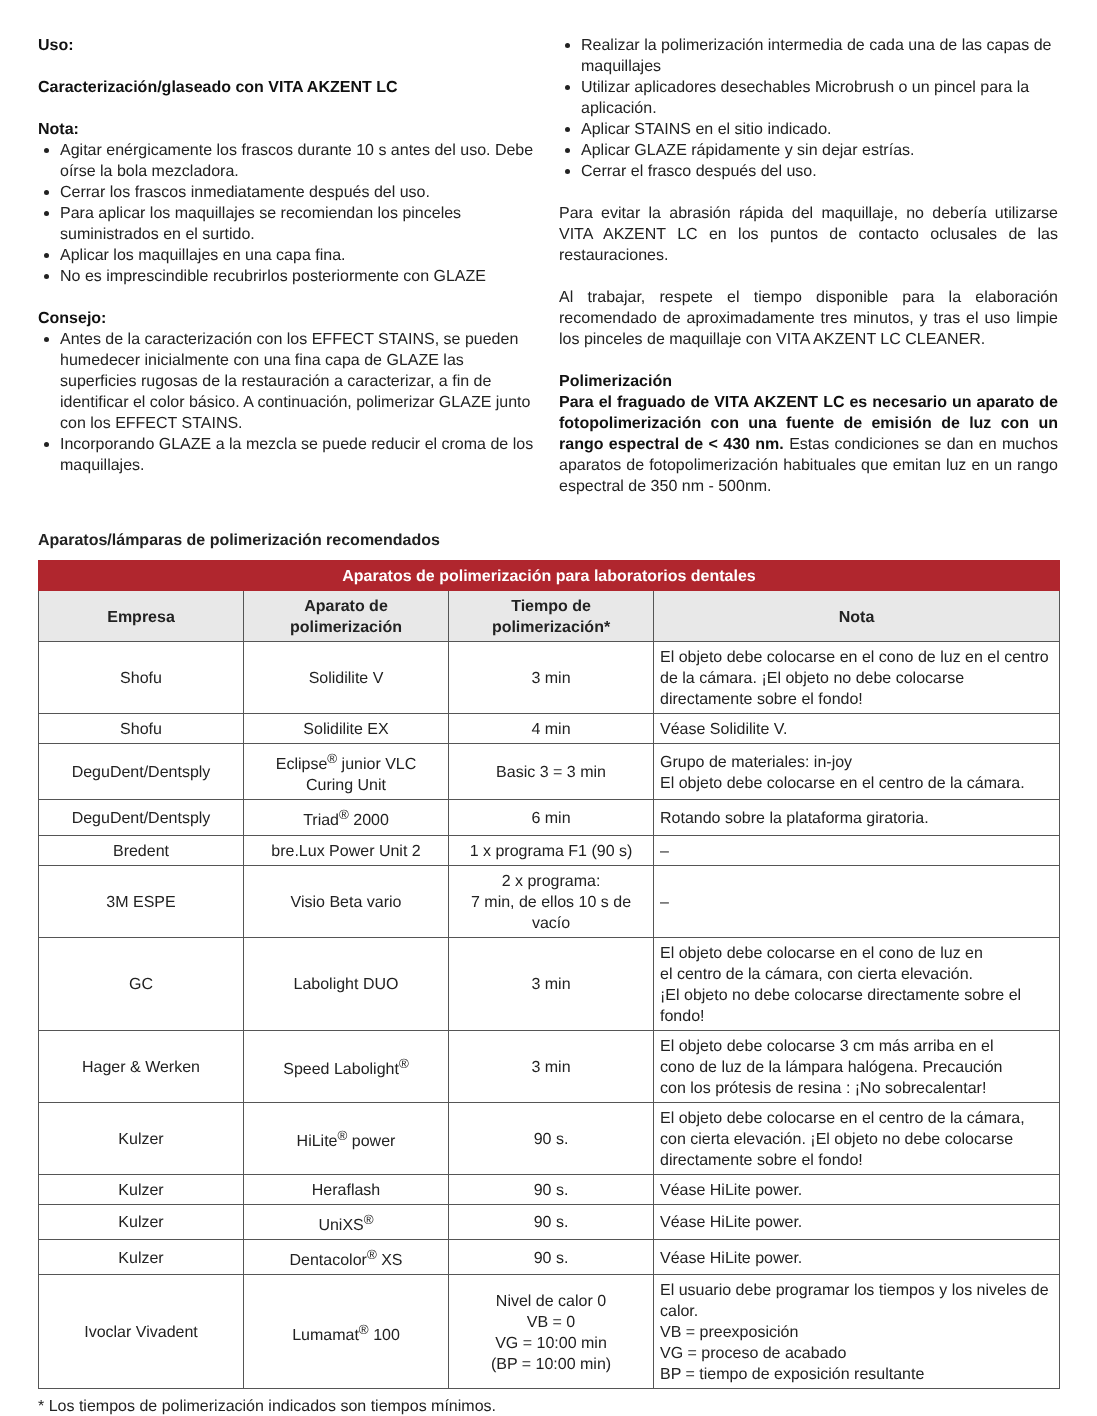Uso:
Caracterización/glaseado con VITA AKZENT LC
Nota:
Agitar enérgicamente los frascos durante 10 s antes del uso. Debe oírse la bola mezcladora.
Cerrar los frascos inmediatamente después del uso.
Para aplicar los maquillajes se recomiendan los pinceles suministrados en el surtido.
Aplicar los maquillajes en una capa fina.
No es imprescindible recubrirlos posteriormente con GLAZE
Consejo:
Antes de la caracterización con los EFFECT STAINS, se pueden humedecer inicialmente con una fina capa de GLAZE las superficies rugosas de la restauración a caracterizar, a fin de identificar el color básico. A continuación, polimerizar GLAZE junto con los EFFECT STAINS.
Incorporando GLAZE a la mezcla se puede reducir el croma de los maquillajes.
Realizar la polimerización intermedia de cada una de las capas de maquillajes
Utilizar aplicadores desechables Microbrush o un pincel para la aplicación.
Aplicar STAINS en el sitio indicado.
Aplicar GLAZE rápidamente y sin dejar estrías.
Cerrar el frasco después del uso.
Para evitar la abrasión rápida del maquillaje, no debería utilizarse VITA AKZENT LC en los puntos de contacto oclusales de las restauraciones.
Al trabajar, respete el tiempo disponible para la elaboración recomendado de aproximadamente tres minutos, y tras el uso limpie los pinceles de maquillaje con VITA AKZENT LC CLEANER.
Polimerización
Para el fraguado de VITA AKZENT LC es necesario un aparato de foto­polimerización con una fuente de emisión de luz con un rango espectral de < 430 nm. Estas condiciones se dan en muchos aparatos de fotopolimeriza­ción habituales que emitan luz en un rango espectral de 350 nm - 500nm.
Aparatos/lámparas de polimerización recomendados
| Aparatos de polimerización para laboratorios dentales | | | |
| --- | --- | --- | --- |
| Empresa | Aparato de polimerización | Tiempo de polimerización* | Nota |
| Shofu | Solidilite V | 3 min | El objeto debe colocarse en el cono de luz en el centro de la cámara. ¡El objeto no debe colocarse directamente sobre el fondo! |
| Shofu | Solidilite EX | 4 min | Véase Solidilite V. |
| DeguDent/Dentsply | Eclipse<sup>®</sup> junior VLC Curing Unit | Basic 3 = 3 min | Grupo de materiales: in-joy El objeto debe colocarse en el centro de la cámara. |
| DeguDent/Dentsply | Triad<sup>®</sup> 2000 | 6 min | Rotando sobre la plataforma giratoria. |
| Bredent | bre.Lux Power Unit 2 | 1 x programa F1 (90 s) | – |
| 3M ESPE | Visio Beta vario | 2 x programa: 7 min, de ellos 10 s de vacío | – |
| GC | Labolight DUO | 3 min | El objeto debe colocarse en el cono de luz en el centro de la cámara, con cierta elevación. ¡El objeto no debe colocarse directamente sobre el fondo! |
| Hager & Werken | Speed Labolight<sup>®</sup> | 3 min | El objeto debe colocarse 3 cm más arriba en el cono de luz de la lámpara halógena. Precaución con los prótesis de resina : ¡No sobrecalentar! |
| Kulzer | HiLite<sup>®</sup> power | 90 s. | El objeto debe colocarse en el centro de la cámara, con cierta elevación. ¡El objeto no debe colocarse directamente sobre el fondo! |
| Kulzer | Heraflash | 90 s. | Véase HiLite power. |
| Kulzer | UniXS<sup>®</sup> | 90 s. | Véase HiLite power. |
| Kulzer | Dentacolor<sup>®</sup> XS | 90 s. | Véase HiLite power. |
| Ivoclar Vivadent | Lumamat<sup>®</sup> 100 | Nivel de calor 0 VB = 0 VG = 10:00 min (BP = 10:00 min) | El usuario debe programar los tiempos y los niveles de calor. VB = preexposición VG = proceso de acabado BP = tiempo de exposición resultante |
* Los tiempos de polimerización indicados son tiempos mínimos.